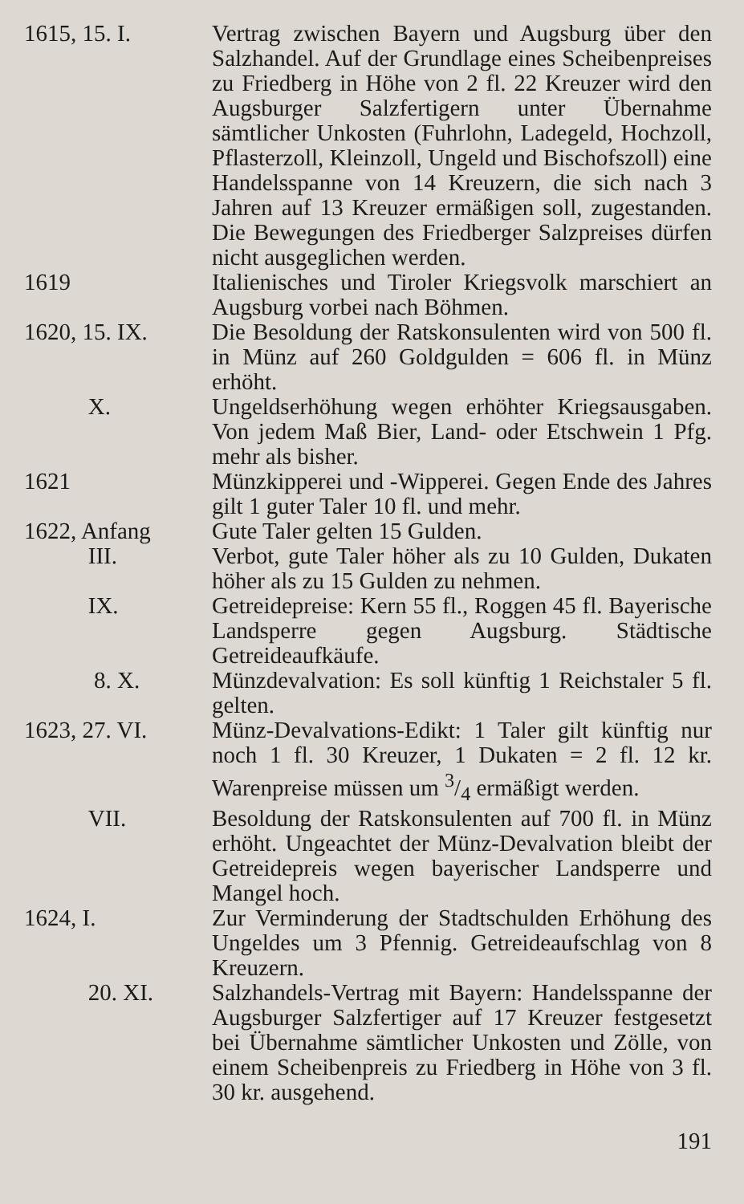1615, 15. I. Vertrag zwischen Bayern und Augsburg über den Salzhandel. Auf der Grundlage eines Scheibenpreises zu Friedberg in Höhe von 2 fl. 22 Kreuzer wird den Augsburger Salzfertigern unter Übernahme sämtlicher Unkosten (Fuhrlohn, Ladegeld, Hochzoll, Pflasterzoll, Kleinzoll, Ungeld und Bischofszoll) eine Handelsspanne von 14 Kreuzern, die sich nach 3 Jahren auf 13 Kreuzer ermäßigen soll, zugestanden. Die Bewegungen des Friedberger Salzpreises dürfen nicht ausgeglichen werden.
1619 Italienisches und Tiroler Kriegsvolk marschiert an Augsburg vorbei nach Böhmen.
1620, 15. IX. Die Besoldung der Ratskonsulenten wird von 500 fl. in Münz auf 260 Goldgulden = 606 fl. in Münz erhöht.
X. Ungeldserhöhung wegen erhöhter Kriegsausgaben. Von jedem Maß Bier, Land- oder Etschwein 1 Pfg. mehr als bisher.
1621 Münzkipperei und -Wipperei. Gegen Ende des Jahres gilt 1 guter Taler 10 fl. und mehr.
1622, Anfang Gute Taler gelten 15 Gulden.
III. Verbot, gute Taler höher als zu 10 Gulden, Dukaten höher als zu 15 Gulden zu nehmen.
IX. Getreidepreise: Kern 55 fl., Roggen 45 fl. Bayerische Landsperre gegen Augsburg. Städtische Getreideaufkäufe.
8. X. Münzdevalvation: Es soll künftig 1 Reichstaler 5 fl. gelten.
1623, 27. VI. Münz-Devalvations-Edikt: 1 Taler gilt künftig nur noch 1 fl. 30 Kreuzer, 1 Dukaten = 2 fl. 12 kr. Warenpreise müssen um 3/4 ermäßigt werden.
VII. Besoldung der Ratskonsulenten auf 700 fl. in Münz erhöht. Ungeachtet der Münz-Devalvation bleibt der Getreidepreis wegen bayerischer Landsperre und Mangel hoch.
1624, I. Zur Verminderung der Stadtschulden Erhöhung des Ungeldes um 3 Pfennig. Getreideaufschlag von 8 Kreuzern.
20. XI. Salzhandels-Vertrag mit Bayern: Handelsspanne der Augsburger Salzfertiger auf 17 Kreuzer festgesetzt bei Übernahme sämtlicher Unkosten und Zölle, von einem Scheibenpreis zu Friedberg in Höhe von 3 fl. 30 kr. ausgehend.
191